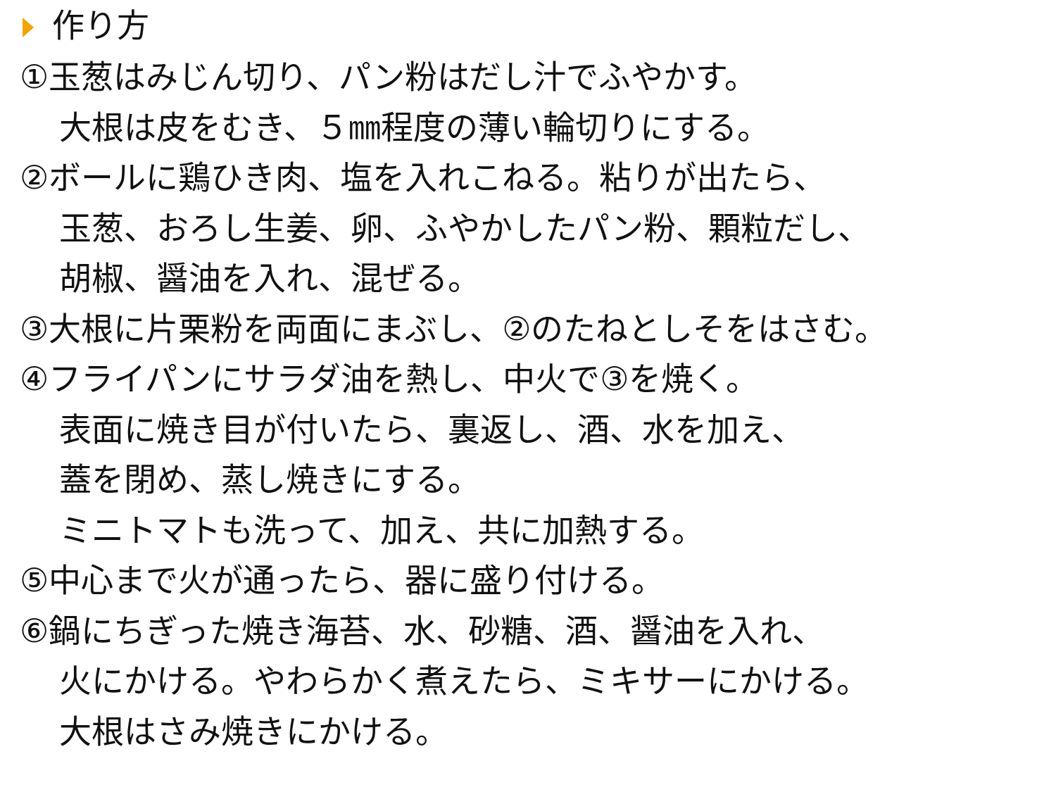作り方
①玉葱はみじん切り、パン粉はだし汁でふやかす。
大根は皮をむき、５㎜程度の薄い輪切りにする。
②ボールに鶏ひき肉、塩を入れこねる。粘りが出たら、
玉葱、おろし生姜、卵、ふやかしたパン粉、顆粒だし、
胡椒、醤油を入れ、混ぜる。
③大根に片栗粉を両面にまぶし、②のたねとしそをはさむ。
④フライパンにサラダ油を熱し、中火で③を焼く。
表面に焼き目が付いたら、裏返し、酒、水を加え、
蓋を閉め、蒸し焼きにする。
ミニトマトも洗って、加え、共に加熱する。
⑤中心まで火が通ったら、器に盛り付ける。
⑥鍋にちぎった焼き海苔、水、砂糖、酒、醤油を入れ、
火にかける。やわらかく煮えたら、ミキサーにかける。
大根はさみ焼きにかける。